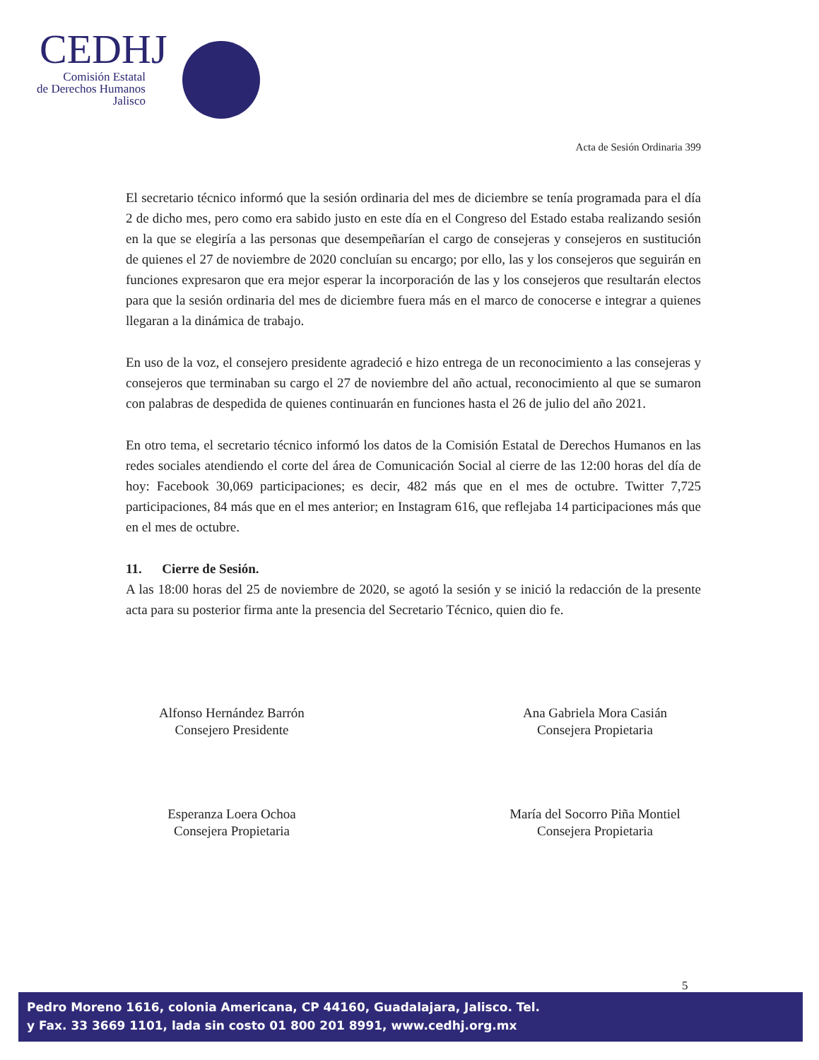CEDHJ
Comisión Estatal
de Derechos Humanos
Jalisco
Acta de Sesión Ordinaria 399
El secretario técnico informó que la sesión ordinaria del mes de diciembre se tenía programada para el día 2 de dicho mes, pero como era sabido justo en este día en el Congreso del Estado estaba realizando sesión en la que se elegiría a las personas que desempeñarían el cargo de consejeras y consejeros en sustitución de quienes el 27 de noviembre de 2020 concluían su encargo; por ello, las y los consejeros que seguirán en funciones expresaron que era mejor esperar la incorporación de las y los consejeros que resultarán electos para que la sesión ordinaria del mes de diciembre fuera más en el marco de conocerse e integrar a quienes llegaran a la dinámica de trabajo.
En uso de la voz, el consejero presidente agradeció e hizo entrega de un reconocimiento a las consejeras y consejeros que terminaban su cargo el 27 de noviembre del año actual, reconocimiento al que se sumaron con palabras de despedida de quienes continuarán en funciones hasta el 26 de julio del año 2021.
En otro tema, el secretario técnico informó los datos de la Comisión Estatal de Derechos Humanos en las redes sociales atendiendo el corte del área de Comunicación Social al cierre de las 12:00 horas del día de hoy: Facebook 30,069 participaciones; es decir, 482 más que en el mes de octubre. Twitter 7,725 participaciones, 84 más que en el mes anterior; en Instagram 616, que reflejaba 14 participaciones más que en el mes de octubre.
11. Cierre de Sesión.
A las 18:00 horas del 25 de noviembre de 2020, se agotó la sesión y se inició la redacción de la presente acta para su posterior firma ante la presencia del Secretario Técnico, quien dio fe.
Alfonso Hernández Barrón
Consejero Presidente
Ana Gabriela Mora Casián
Consejera Propietaria
Esperanza Loera Ochoa
Consejera Propietaria
María del Socorro Piña Montiel
Consejera Propietaria
5
Pedro Moreno 1616, colonia Americana, CP 44160, Guadalajara, Jalisco. Tel.
y Fax. 33 3669 1101, lada sin costo 01 800 201 8991, www.cedhj.org.mx